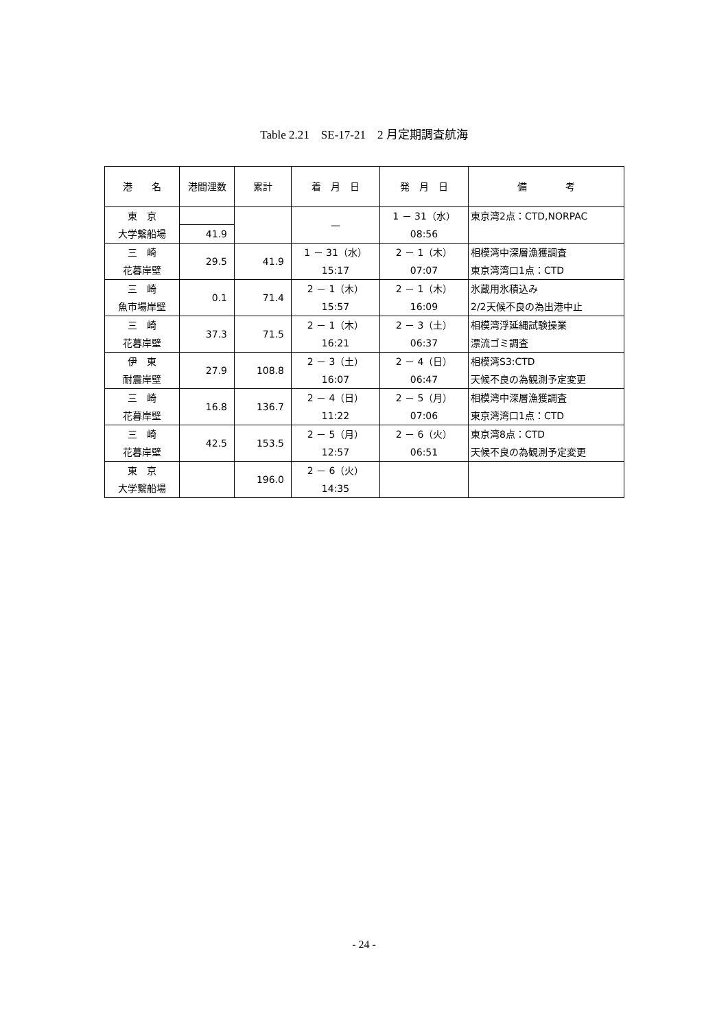Table 2.21　SE-17-21　2 月定期調査航海
| 港 名 | 港間浬数 | 累計 | 着 月 日 | 発 月 日 | 備 考 |
| --- | --- | --- | --- | --- | --- |
| 東 京 大学繋船場 | | | — | 1 － 31（水） 08:56 | 東京湾2点：CTD,NORPAC |
| | 41.9 | | | | |
| 三 崎 花暮岸壁 | | 41.9 | 1 － 31（水） 15:17 | 2 － 1（木） 07:07 | 相模湾中深層漁獲調査 東京湾湾口1点：CTD |
| | 29.5 | | | | |
| 三 崎 魚市場岸壁 | | 71.4 | 2 － 1（木） 15:57 | 2 － 1（木） 16:09 | 氷蔵用氷積込み 2/2天候不良の為出港中止 |
| | 0.1 | | | | |
| 三 崎 花暮岸壁 | | 71.5 | 2 － 1（木） 16:21 | 2 － 3（土） 06:37 | 相模湾浮延縄試験操業 漂流ゴミ調査 |
| | 37.3 | | | | |
| 伊 東 耐震岸壁 | | 108.8 | 2 － 3（土） 16:07 | 2 － 4（日） 06:47 | 相模湾S3:CTD 天候不良の為観測予定変更 |
| | 27.9 | | | | |
| 三 崎 花暮岸壁 | | 136.7 | 2 － 4（日） 11:22 | 2 － 5（月） 07:06 | 相模湾中深層漁獲調査 東京湾湾口1点：CTD |
| | 16.8 | | | | |
| 三 崎 花暮岸壁 | | 153.5 | 2 － 5（月） 12:57 | 2 － 6（火） 06:51 | 東京湾8点：CTD 天候不良の為観測予定変更 |
| | 42.5 | | | | |
| 東 京 大学繋船場 | | 196.0 | 2 － 6（火） 14:35 | | |
- 24 -